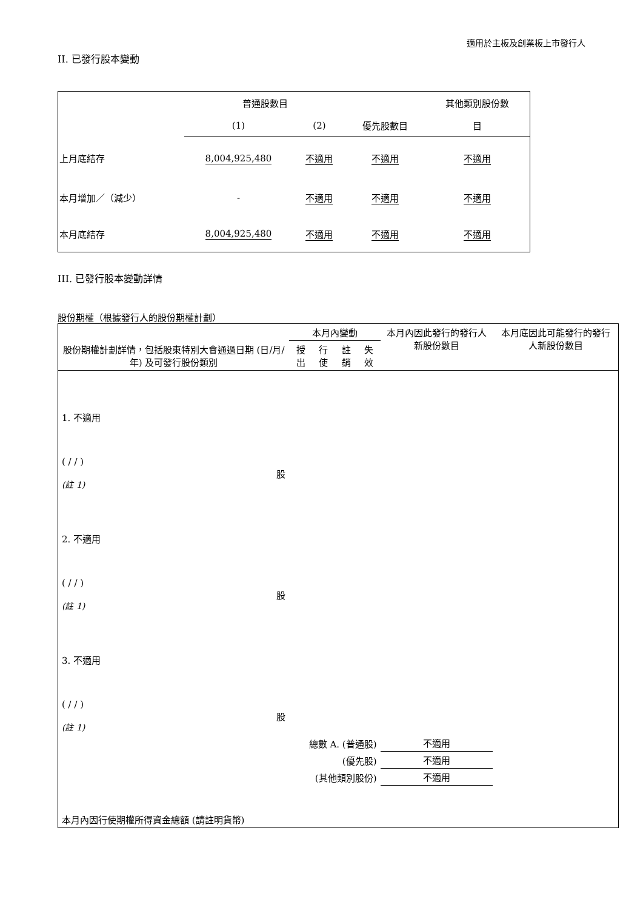適用於主板及創業板上市發行人
II. 已發行股本變動
| | 普通股數目 | | | 其他類別股份數 |
| | (1) | (2) | 優先股數目 | 目 |
| 上月底結存 | 8,004,925,480 | 不適用 | 不適用 | 不適用 |
| 本月增加／（減少） | - | 不適用 | 不適用 | 不適用 |
| 本月底結存 | 8,004,925,480 | 不適用 | 不適用 | 不適用 |
III. 已發行股本變動詳情
股份期權（根據發行人的股份期權計劃）
| 股份期權計劃詳情，包括股東特別大會通過日期 (日/月/年) 及可發行股份類別 | 本月內變動 | | | | 本月內因此發行的發行人新股份數目 | 本月底因此可能發行的發行人新股份數目 |
| | 授出 | 行使 | 註銷 | 失效 | | |
| 1. 不適用 ( / / ) 股 (註 1) | | | | | | |
| 2. 不適用 ( / / ) 股 (註 1) | | | | | | |
| 3. 不適用 ( / / ) 股 (註 1) | | | | | | |
| 總數 A. (普通股) | | | | | 不適用 | |
| (優先股) | | | | | 不適用 | |
| (其他類別股份) | | | | | 不適用 | |
| 本月內因行使期權所得資金總額 (請註明貨幣) | | | | | | |